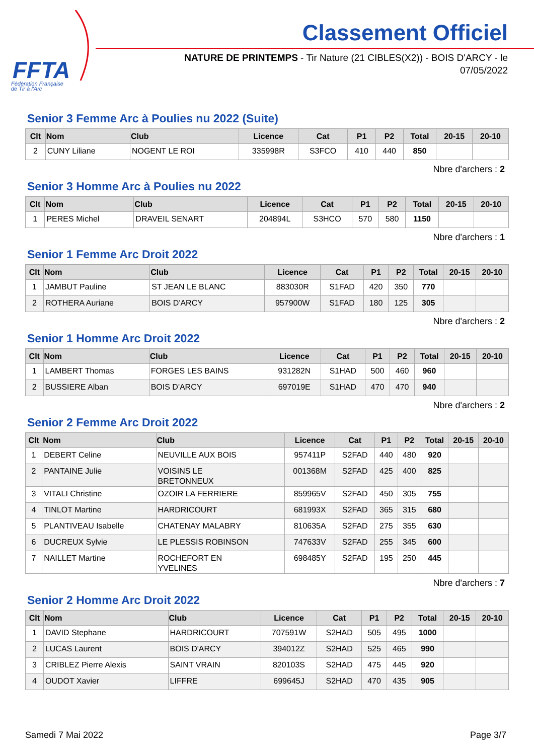FFTA
Fédération Française
de Tir à l'Arc
Classement Officiel
NATURE DE PRINTEMPS - Tir Nature (21 CIBLES(X2)) - BOIS D'ARCY - le 07/05/2022
Senior 3 Femme Arc à Poulies nu 2022 (Suite)
| Clt | Nom | Club | Licence | Cat | P1 | P2 | Total | 20-15 | 20-10 |
| --- | --- | --- | --- | --- | --- | --- | --- | --- | --- |
| 2 | CUNY Liliane | NOGENT LE ROI | 335998R | S3FCO | 410 | 440 | 850 | | |
Nbre d'archers : 2
Senior 3 Homme Arc à Poulies nu 2022
| Clt | Nom | Club | Licence | Cat | P1 | P2 | Total | 20-15 | 20-10 |
| --- | --- | --- | --- | --- | --- | --- | --- | --- | --- |
| 1 | PERES Michel | DRAVEIL SENART | 204894L | S3HCO | 570 | 580 | 1150 | | |
Nbre d'archers : 1
Senior 1 Femme Arc Droit 2022
| Clt | Nom | Club | Licence | Cat | P1 | P2 | Total | 20-15 | 20-10 |
| --- | --- | --- | --- | --- | --- | --- | --- | --- | --- |
| 1 | JAMBUT Pauline | ST JEAN LE BLANC | 883030R | S1FAD | 420 | 350 | 770 | | |
| 2 | ROTHERA Auriane | BOIS D'ARCY | 957900W | S1FAD | 180 | 125 | 305 | | |
Nbre d'archers : 2
Senior 1 Homme Arc Droit 2022
| Clt | Nom | Club | Licence | Cat | P1 | P2 | Total | 20-15 | 20-10 |
| --- | --- | --- | --- | --- | --- | --- | --- | --- | --- |
| 1 | LAMBERT Thomas | FORGES LES BAINS | 931282N | S1HAD | 500 | 460 | 960 | | |
| 2 | BUSSIERE Alban | BOIS D'ARCY | 697019E | S1HAD | 470 | 470 | 940 | | |
Nbre d'archers : 2
Senior 2 Femme Arc Droit 2022
| Clt | Nom | Club | Licence | Cat | P1 | P2 | Total | 20-15 | 20-10 |
| --- | --- | --- | --- | --- | --- | --- | --- | --- | --- |
| 1 | DEBERT Celine | NEUVILLE AUX BOIS | 957411P | S2FAD | 440 | 480 | 920 | | |
| 2 | PANTAINE Julie | VOISINS LE BRETONNEUX | 001368M | S2FAD | 425 | 400 | 825 | | |
| 3 | VITALI Christine | OZOIR LA FERRIERE | 859965V | S2FAD | 450 | 305 | 755 | | |
| 4 | TINLOT Martine | HARDRICOURT | 681993X | S2FAD | 365 | 315 | 680 | | |
| 5 | PLANTIVEAU Isabelle | CHATENAY MALABRY | 810635A | S2FAD | 275 | 355 | 630 | | |
| 6 | DUCREUX Sylvie | LE PLESSIS ROBINSON | 747633V | S2FAD | 255 | 345 | 600 | | |
| 7 | NAILLET Martine | ROCHEFORT EN YVELINES | 698485Y | S2FAD | 195 | 250 | 445 | | |
Nbre d'archers : 7
Senior 2 Homme Arc Droit 2022
| Clt | Nom | Club | Licence | Cat | P1 | P2 | Total | 20-15 | 20-10 |
| --- | --- | --- | --- | --- | --- | --- | --- | --- | --- |
| 1 | DAVID Stephane | HARDRICOURT | 707591W | S2HAD | 505 | 495 | 1000 | | |
| 2 | LUCAS Laurent | BOIS D'ARCY | 394012Z | S2HAD | 525 | 465 | 990 | | |
| 3 | CRIBLEZ Pierre Alexis | SAINT VRAIN | 820103S | S2HAD | 475 | 445 | 920 | | |
| 4 | OUDOT Xavier | LIFFRE | 699645J | S2HAD | 470 | 435 | 905 | | |
Samedi 7 Mai 2022 Page 3/7